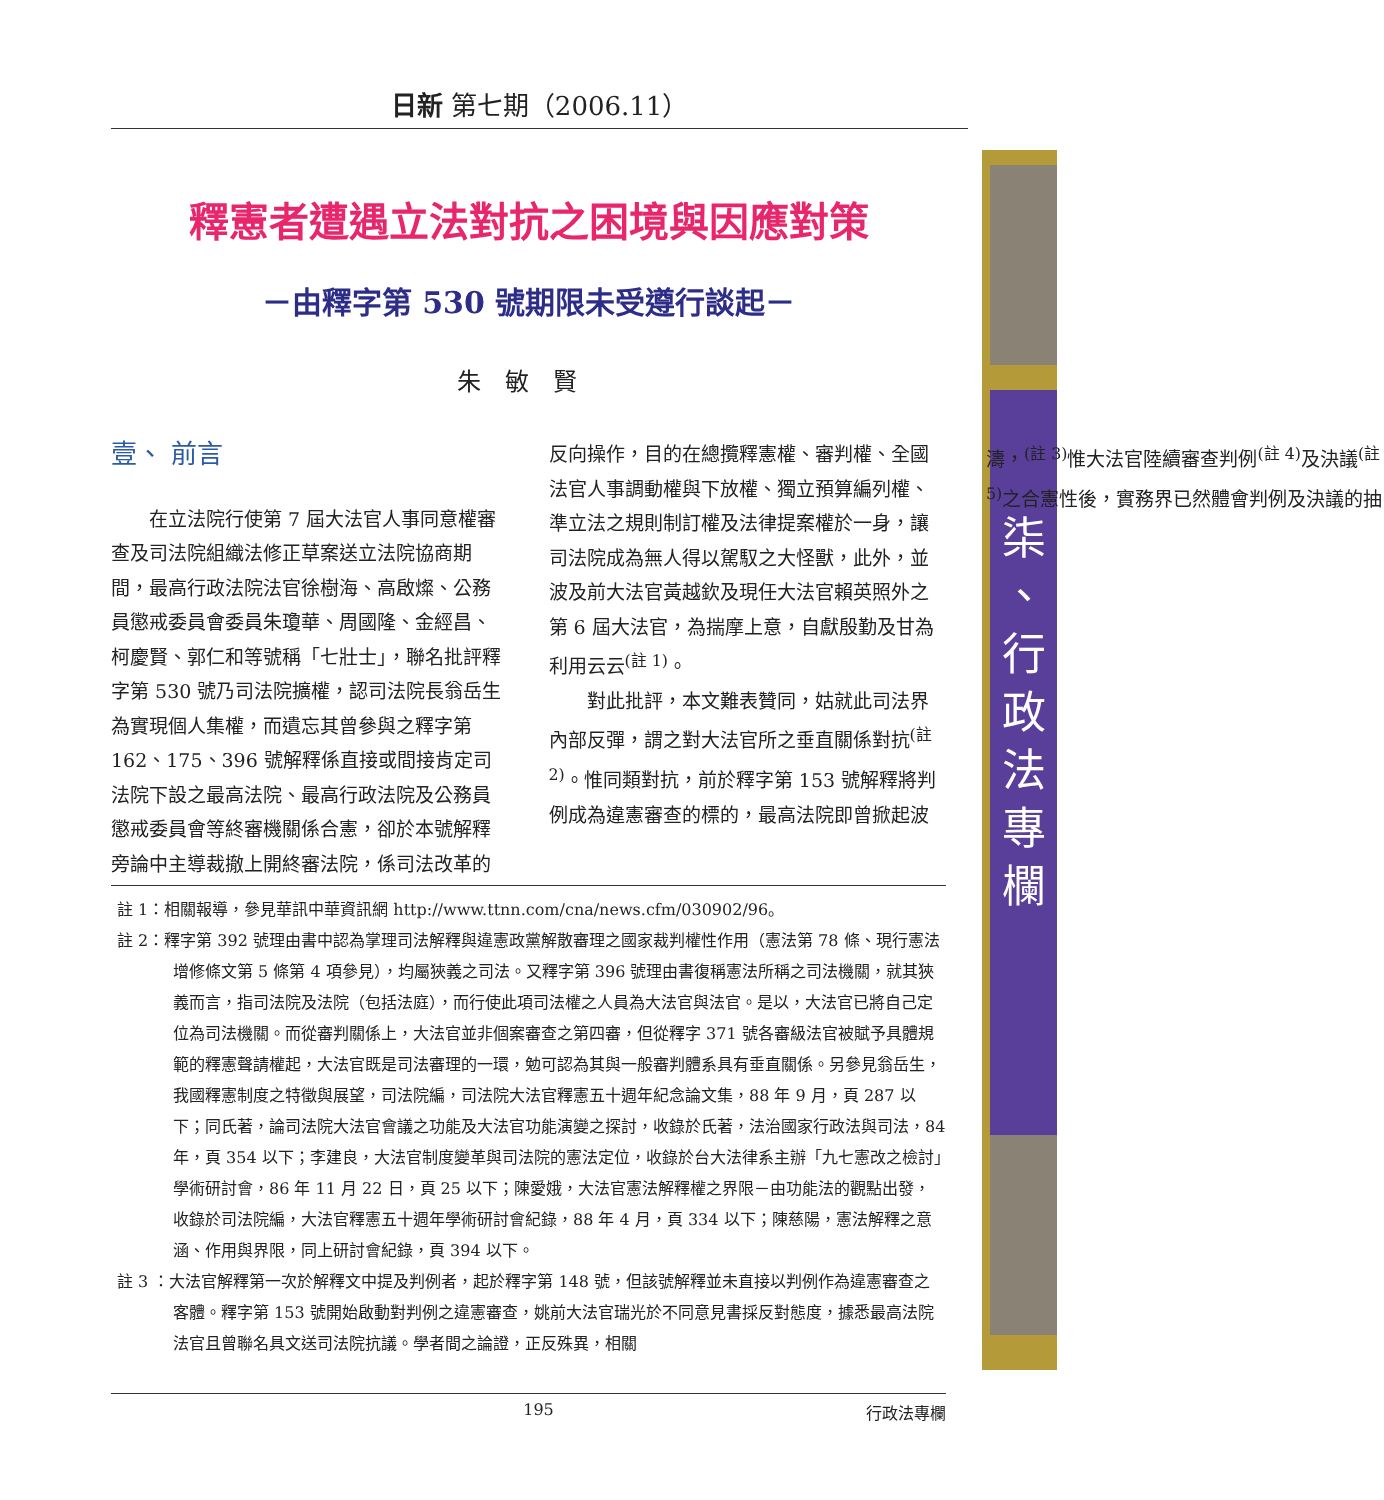日新 第七期（2006.11）
柒
、
行
政
法
專
欄
釋憲者遭遇立法對抗之困境與因應對策
－由釋字第 530 號期限未受遵行談起－
朱敏賢
壹、 前言
在立法院行使第 7 屆大法官人事同意權審查及司法院組織法修正草案送立法院協商期間，最高行政法院法官徐樹海、高啟燦、公務員懲戒委員會委員朱瓊華、周國隆、金經昌、柯慶賢、郭仁和等號稱「七壯士」，聯名批評釋字第 530 號乃司法院擴權，認司法院長翁岳生為實現個人集權，而遺忘其曾參與之釋字第 162、175、396 號解釋係直接或間接肯定司法院下設之最高法院、最高行政法院及公務員懲戒委員會等終審機關係合憲，卻於本號解釋旁論中主導裁撤上開終審法院，係司法改革的反向操作，目的在總攬釋憲權、審判權、全國法官人事調動權與下放權、獨立預算編列權、準立法之規則制訂權及法律提案權於一身，讓司法院成為無人得以駕馭之大怪獸，此外，並波及前大法官黃越欽及現任大法官賴英照外之第 6 屆大法官，為揣摩上意，自獻殷勤及甘為利用云云<sup>(註 1)</sup>。
對此批評，本文難表贊同，姑就此司法界內部反彈，謂之對大法官所之垂直關係對抗<sup>(註 2)</sup>。惟同類對抗，前於釋字第 153 號解釋將判例成為違憲審查的標的，最高法院即曾掀起波濤，<sup>(註 3)</sup>惟大法官陸續審查判例<sup>(註 4)</sup>及決議<sup>(註 5)</sup>之合憲性後，實務界已然體會判例及決議的抽
註 1：相關報導，參見華訊中華資訊網 http://www.ttnn.com/cna/news.cfm/030902/96。
註 2：釋字第 392 號理由書中認為掌理司法解釋與違憲政黨解散審理之國家裁判權性作用（憲法第 78 條、現行憲法增修條文第 5 條第 4 項參見），均屬狹義之司法。又釋字第 396 號理由書復稱憲法所稱之司法機關，就其狹義而言，指司法院及法院（包括法庭），而行使此項司法權之人員為大法官與法官。是以，大法官已將自己定位為司法機關。而從審判關係上，大法官並非個案審查之第四審，但從釋字 371 號各審級法官被賦予具體規範的釋憲聲請權起，大法官既是司法審理的一環，勉可認為其與一般審判體系具有垂直關係。另參見翁岳生，我國釋憲制度之特徵與展望，司法院編，司法院大法官釋憲五十週年紀念論文集，88 年 9 月，頁 287 以下；同氏著，論司法院大法官會議之功能及大法官功能演變之探討，收錄於氏著，法治國家行政法與司法，84 年，頁 354 以下；李建良，大法官制度變革與司法院的憲法定位，收錄於台大法律系主辦「九七憲改之檢討」學術研討會，86 年 11 月 22 日，頁 25 以下；陳愛娥，大法官憲法解釋權之界限－由功能法的觀點出發，收錄於司法院編，大法官釋憲五十週年學術研討會紀錄，88 年 4 月，頁 334 以下；陳慈陽，憲法解釋之意涵、作用與界限，同上研討會紀錄，頁 394 以下。
註 3 ：大法官解釋第一次於解釋文中提及判例者，起於釋字第 148 號，但該號解釋並未直接以判例作為違憲審查之客體。釋字第 153 號開始啟動對判例之違憲審查，姚前大法官瑞光於不同意見書採反對態度，據悉最高法院法官且曾聯名具文送司法院抗議。學者間之論證，正反殊異，相關
195 行政法專欄